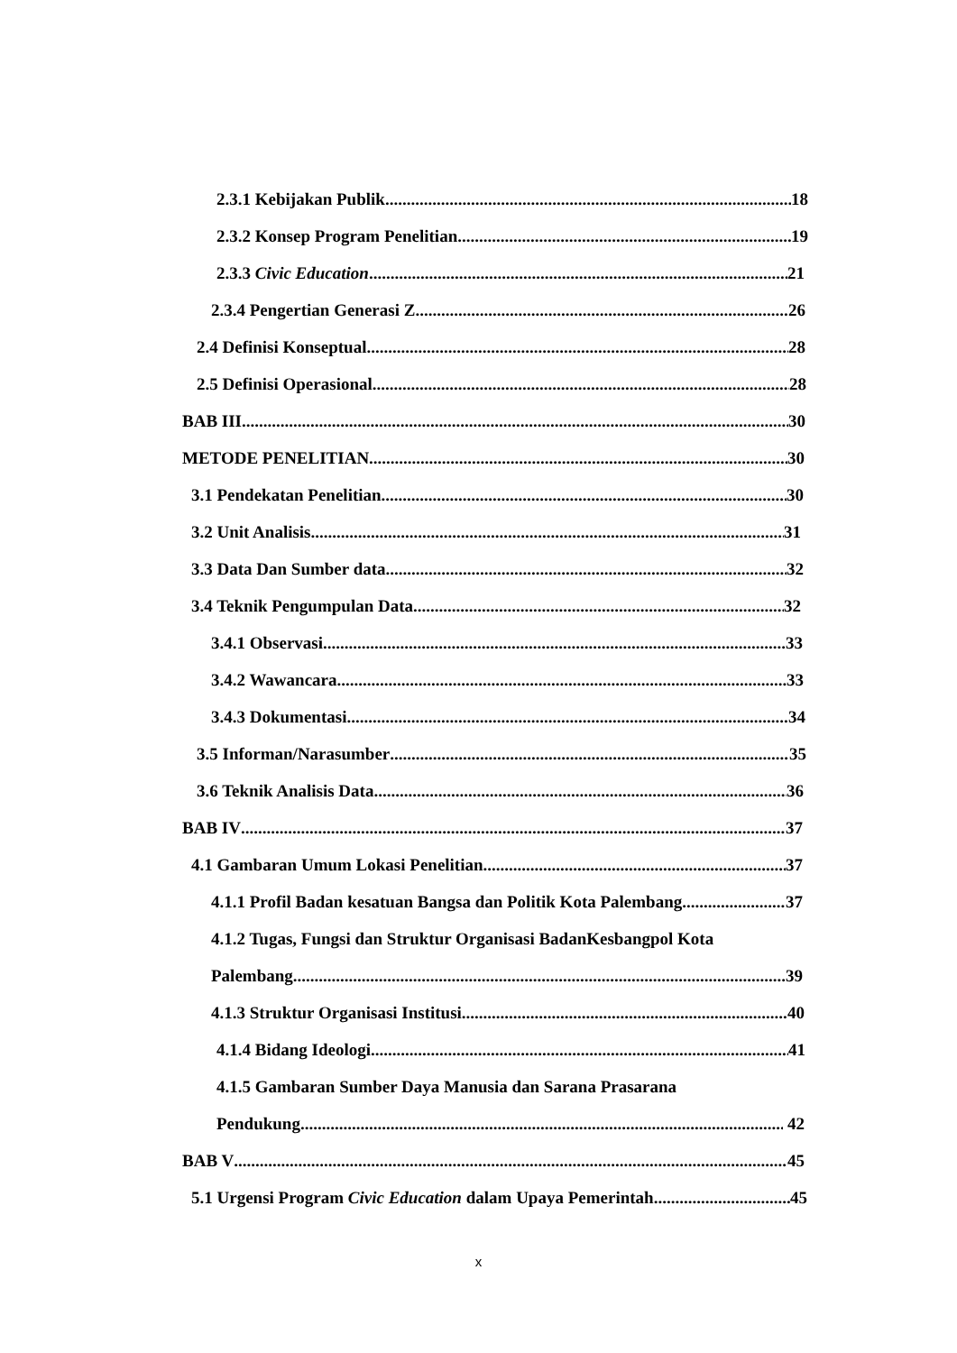2.3.1 Kebijakan Publik 18
2.3.2 Konsep Program Penelitian 19
2.3.3 Civic Education 21
2.3.4 Pengertian Generasi Z 26
2.4 Definisi Konseptual 28
2.5 Definisi Operasional 28
BAB III 30
METODE PENELITIAN 30
3.1 Pendekatan Penelitian 30
3.2 Unit Analisis 31
3.3 Data Dan Sumber data 32
3.4 Teknik Pengumpulan Data 32
3.4.1 Observasi 33
3.4.2 Wawancara 33
3.4.3 Dokumentasi 34
3.5 Informan/Narasumber 35
3.6 Teknik Analisis Data 36
BAB IV 37
4.1 Gambaran Umum Lokasi Penelitian 37
4.1.1 Profil Badan kesatuan Bangsa dan Politik Kota Palembang 37
4.1.2 Tugas, Fungsi dan Struktur Organisasi BadanKesbangpol Kota
Palembang 39
4.1.3 Struktur Organisasi Institusi 40
4.1.4 Bidang Ideologi 41
4.1.5 Gambaran Sumber Daya Manusia dan Sarana Prasarana
Pendukung 42
BAB V 45
5.1 Urgensi Program Civic Education dalam Upaya Pemerintah 45
x